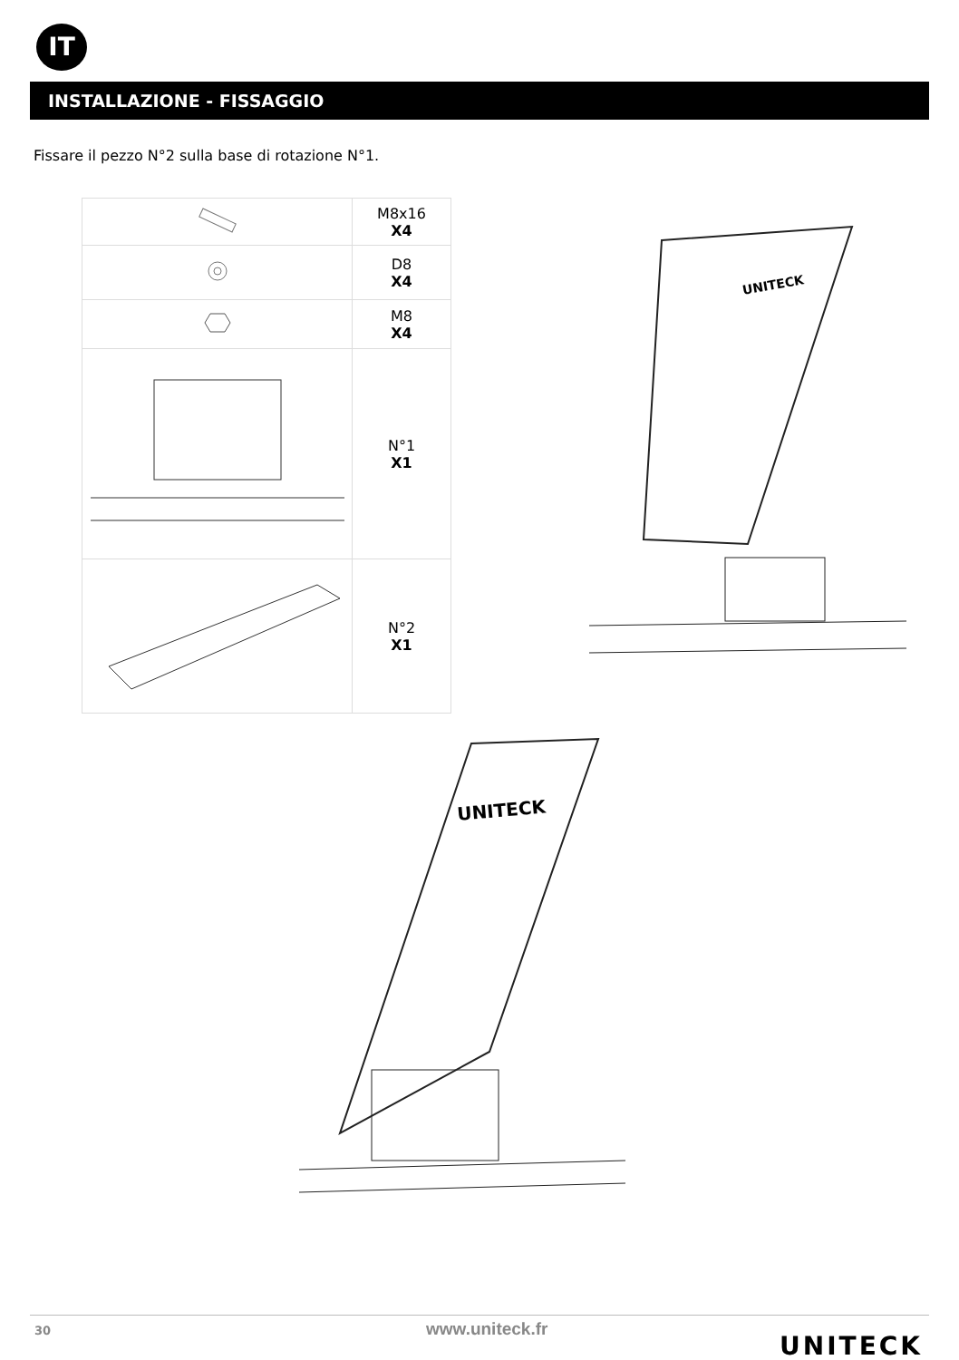IT
INSTALLAZIONE - FISSAGGIO
Fissare il pezzo N°2 sulla base di rotazione N°1.
| | M8x16 X4 |
| | D8 X4 |
| | M8 X4 |
| | N°1 X1 |
| | N°2 X1 |
UNITECK
UNITECK
30 www.uniteck.fr
UNITECK